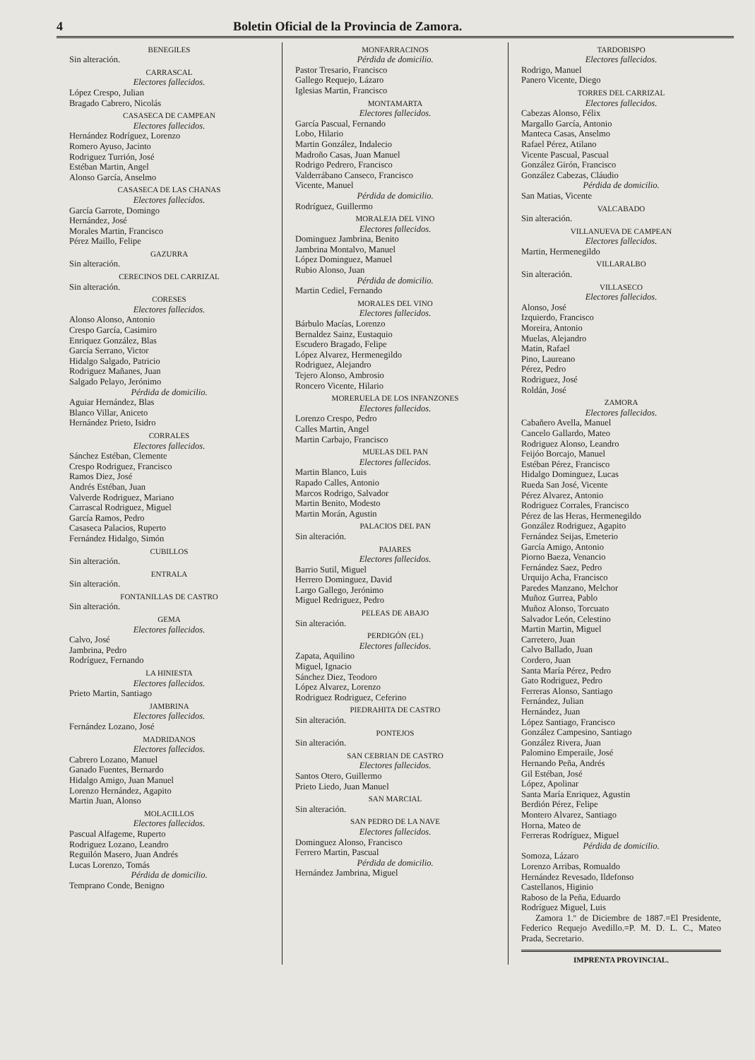4 Boletin Oficial de la Provincia de Zamora.
BENEGILES
Sin alteración.
CARRASCAL
Electores fallecidos.
López Crespo, Julian
Bragado Cabrero, Nicolás
CASASECA DE CAMPEAN
Electores fallecidos.
Hernández Rodríguez, Lorenzo
Romero Ayuso, Jacinto
Rodriguez Turrión, José
Estéban Martin, Angel
Alonso García, Anselmo
CASASECA DE LAS CHANAS
Electores fallecidos.
García Garrote, Domingo
Hernández, José
Morales Martin, Francisco
Pérez Maillo, Felipe
GAZURRA
Sin alteración.
CERECINOS DEL CARRIZAL
Sin alteración.
CORESES
Electores fallecidos.
Alonso Alonso, Antonio
Crespo García, Casimiro
Enriquez González, Blas
García Serrano, Victor
Hidalgo Salgado, Patricio
Rodriguez Mañanes, Juan
Salgado Pelayo, Jerónimo
Pérdida de domicilio.
Aguiar Hernández, Blas
Blanco Villar, Aniceto
Hernández Prieto, Isidro
CORRALES
Electores fallecidos.
Sánchez Estéban, Clemente
Crespo Rodriguez, Francisco
Ramos Diez, José
Andrés Estéban, Juan
Valverde Rodriguez, Mariano
Carrascal Rodriguez, Miguel
García Ramos, Pedro
Casaseca Palacios, Ruperto
Fernández Hidalgo, Simón
CUBILLOS
Sin alteración.
ENTRALA
Sin alteración.
FONTANILLAS DE CASTRO
Sin alteración.
GEMA
Electores fallecidos.
Calvo, José
Jambrina, Pedro
Rodríguez, Fernando
LA HINIESTA
Electores fallecidos.
Prieto Martin, Santiago
JAMBRINA
Electores fallecidos.
Fernández Lozano, José
MADRIDANOS
Electores fallecidos.
Cabrero Lozano, Manuel
Ganado Fuentes, Bernardo
Hidalgo Amigo, Juan Manuel
Lorenzo Hernández, Agapito
Martin Juan, Alonso
MOLACILLOS
Electores fallecidos.
Pascual Alfageme, Ruperto
Rodriguez Lozano, Leandro
Reguilón Masero, Juan Andrés
Lucas Lorenzo, Tomás
Pérdida de domicilio.
Temprano Conde, Benigno
MONFARRACINOS
Pérdida de domicilio.
Pastor Tresario, Francisco
Gallego Requejo, Lázaro
Iglesias Martin, Francisco
MONTAMARTA
Electores fallecidos.
García Pascual, Fernando
Lobo, Hilario
Martin González, Indalecio
Madroño Casas, Juan Manuel
Rodrigo Pedrero, Francisco
Valderrábano Canseco, Francisco
Vicente, Manuel
Pérdida de domicilio.
Rodríguez, Guillermo
MORALEJA DEL VINO
Electores fallecidos.
Dominguez Jambrina, Benito
Jambrina Montalvo, Manuel
López Dominguez, Manuel
Rubio Alonso, Juan
Pérdida de domicilio.
Martin Cediel, Fernando
MORALES DEL VINO
Electores fallecidos.
Bárbulo Macías, Lorenzo
Bernaldez Sainz, Eustaquio
Escudero Bragado, Felipe
López Alvarez, Hermenegildo
Rodriguez, Alejandro
Tejero Alonso, Ambrosio
Roncero Vicente, Hilario
MORERUELA DE LOS INFANZONES
Electores fallecidos.
Lorenzo Crespo, Pedro
Calles Martin, Angel
Martin Carbajo, Francisco
MUELAS DEL PAN
Electores fallecidos.
Martin Blanco, Luis
Rapado Calles, Antonio
Marcos Rodrigo, Salvador
Martin Benito, Modesto
Martin Morán, Agustin
PALACIOS DEL PAN
Sin alteración.
PAJARES
Electores fallecidos.
Barrio Sutil, Miguel
Herrero Dominguez, David
Largo Gallego, Jerónimo
Miguel Redriguez, Pedro
PELEAS DE ABAJO
Sin alteración.
PERDIGÓN (EL)
Electores fallecidos.
Zapata, Aquilino
Miguel, Ignacio
Sánchez Diez, Teodoro
López Alvarez, Lorenzo
Rodriguez Rodriguez, Ceferino
PIEDRAHITA DE CASTRO
Sin alteración.
PONTEJOS
Sin alteración.
SAN CEBRIAN DE CASTRO
Electores fallecidos.
Santos Otero, Guillermo
Prieto Liedo, Juan Manuel
SAN MARCIAL
Sin alteración.
SAN PEDRO DE LA NAVE
Electores fallecidos.
Dominguez Alonso, Francisco
Ferrero Martin, Pascual
Pérdida de domicilio.
Hernández Jambrina, Miguel
TARDOBISPO
Electores fallecidos.
Rodrigo, Manuel
Panero Vicente, Diego
TORRES DEL CARRIZAL
Electores fallecidos.
Cabezas Alonso, Félix
Margallo García, Antonio
Manteca Casas, Anselmo
Rafael Pérez, Atilano
Vicente Pascual, Pascual
González Girón, Francisco
González Cabezas, Cláudio
Pérdida de domicilio.
San Matias, Vicente
VALCABADO
Sin alteración.
VILLANUEVA DE CAMPEAN
Electores fallecidos.
Martin, Hermenegildo
VILLARALBO
Sin alteración.
VILLASECO
Electores fallecidos.
Alonso, José
Izquierdo, Francisco
Moreira, Antonio
Muelas, Alejandro
Matin, Rafael
Pino, Laureano
Pérez, Pedro
Rodriguez, José
Roldán, José
ZAMORA
Electores fallecidos.
Cabañero Avella, Manuel
Cancelo Gallardo, Mateo
Rodriguez Alonso, Leandro
Feijóo Borcajo, Manuel
Estéban Pérez, Francisco
Hidalgo Dominguez, Lucas
Rueda San José, Vicente
Pérez Alvarez, Antonio
Rodriguez Corrales, Francisco
Pérez de las Heras, Hermenegildo
González Rodriguez, Agapito
Fernández Seijas, Emeterio
García Amigo, Antonio
Piorno Baeza, Venancio
Fernández Saez, Pedro
Urquijo Acha, Francisco
Paredes Manzano, Melchor
Muñoz Gurrea, Pablo
Muñoz Alonso, Torcuato
Salvador León, Celestino
Martin Martin, Miguel
Carretero, Juan
Calvo Ballado, Juan
Cordero, Juan
Santa María Pérez, Pedro
Gato Rodriguez, Pedro
Ferreras Alonso, Santiago
Fernández, Julian
Hernández, Juan
López Santiago, Francisco
González Campesino, Santiago
González Rivera, Juan
Palomino Emperaile, José
Hernando Peña, Andrés
Gil Estéban, José
López, Apolinar
Santa María Enriquez, Agustin
Berdión Pérez, Felipe
Montero Alvarez, Santiago
Horna, Mateo de
Ferreras Rodríguez, Miguel
Pérdida de domicilio.
Somoza, Lázaro
Lorenzo Arribas, Romualdo
Hernández Revesado, Ildefonso
Castellanos, Higinio
Raboso de la Peña, Eduardo
Rodríguez Miguel, Luis
Zamora 1.º de Diciembre de 1887.=El Presidente, Federico Requejo Avedillo.=P. M. D. L. C., Mateo Prada, Secretario.
IMPRENTA PROVINCIAL.